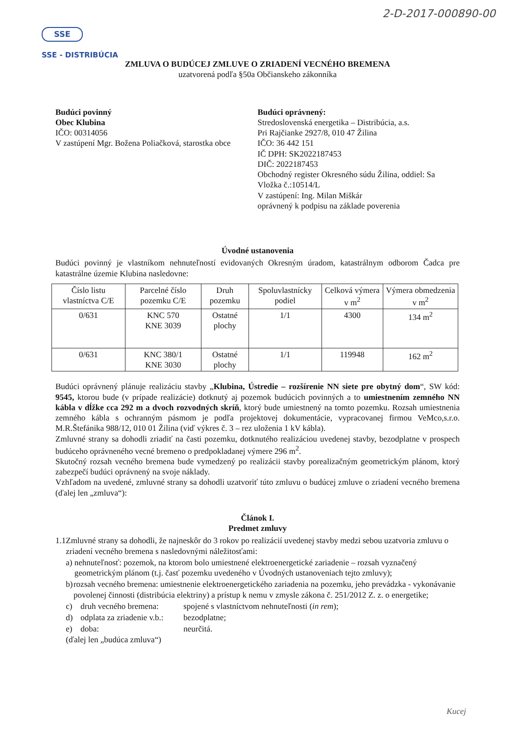2-D-2017-000890-00
SSE
SSE - DISTRIBÚCIA
ZMLUVA O BUDÚCEJ ZMLUVE O ZRIADENÍ VECNÉHO BREMENA
uzatvorená podľa §50a Občianskeho zákonníka
Budúci povinný
Obec Klubina
IČO: 00314056
V zastúpení Mgr. Božena Poliačková, starostka obce
Budúci oprávnený:
Stredoslovenská energetika – Distribúcia, a.s.
Pri Rajčianke 2927/8, 010 47 Žilina
IČO: 36 442 151
IČ DPH: SK2022187453
DIČ: 2022187453
Obchodný register Okresného súdu Žilina, oddiel: Sa
Vložka č.:10514/L
V zastúpení: Ing. Milan Miškár
oprávnený k podpisu na základe poverenia
Úvodné ustanovenia
Budúci povinný je vlastníkom nehnuteľností evidovaných Okresným úradom, katastrálnym odborom Čadca pre katastrálne územie Klubina nasledovne:
| Číslo listu vlastníctva C/E | Parcelné číslo pozemku C/E | Druh pozemku | Spoluvlastnícky podiel | Celková výmera v m<sup>2</sup> | Výmera obmedzenia v m<sup>2</sup> |
| --- | --- | --- | --- | --- | --- |
| 0/631 | KNC 570 KNE 3039 | Ostatné plochy | 1/1 | 4300 | 134 m<sup>2</sup> |
| 0/631 | KNC 380/1 KNE 3030 | Ostatné plochy | 1/1 | 119948 | 162 m<sup>2</sup> |
Budúci oprávnený plánuje realizáciu stavby „Klubina, Ústredie – rozšírenie NN siete pre obytný dom“, SW kód: 9545, ktorou bude (v prípade realizácie) dotknutý aj pozemok budúcich povinných a to umiestnením zemného NN kábla v dĺžke cca 292 m a dvoch rozvodných skríň, ktorý bude umiestnený na tomto pozemku. Rozsah umiestnenia zemného kábla s ochranným pásmom je podľa projektovej dokumentácie, vypracovanej firmou VeMco,s.r.o. M.R.Štefánika 988/12, 010 01 Žilina (viď výkres č. 3 – rez uloženia 1 kV kábla).
Zmluvné strany sa dohodli zriadiť na časti pozemku, dotknutého realizáciou uvedenej stavby, bezodplatne v prospech budúceho oprávneného vecné bremeno o predpokladanej výmere 296 m<sup>2</sup>.
Skutočný rozsah vecného bremena bude vymedzený po realizácii stavby porealizačným geometrickým plánom, ktorý zabezpečí budúci oprávnený na svoje náklady.
Vzhľadom na uvedené, zmluvné strany sa dohodli uzatvoriť túto zmluvu o budúcej zmluve o zriadení vecného bremena (ďalej len „zmluva“):
Článok I.
Predmet zmluvy
1.1
Zmluvné strany sa dohodli, že najneskôr do 3 rokov po realizácií uvedenej stavby medzi sebou uzatvoria zmluvu o zriadení vecného bremena s nasledovnými náležitosťami:
a) nehnuteľnosť: pozemok, na ktorom bolo umiestnené elektroenergetické zariadenie – rozsah vyznačený geometrickým plánom (t.j. časť pozemku uvedeného v Úvodných ustanoveniach tejto zmluvy);
b) rozsah vecného bremena: umiestnenie elektroenergetického zariadenia na pozemku, jeho prevádzka - vykonávanie povolenej činnosti (distribúcia elektriny) a prístup k nemu v zmysle zákona č. 251/2012 Z. z. o energetike;
c) druh vecného bremena:
spojené s vlastníctvom nehnuteľnosti (in rem);
d) odplata za zriadenie v.b.:
bezodplatne;
e) doba: neurčitá.
(ďalej len „budúca zmluva“)
Kucej